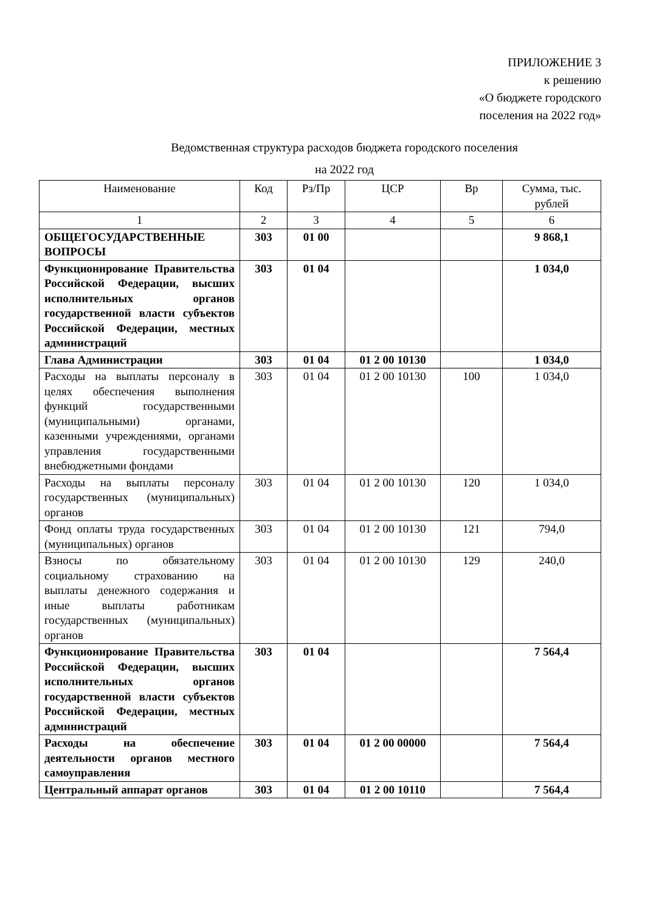ПРИЛОЖЕНИЕ 3
к решению
«О бюджете городского
поселения на 2022 год»
Ведомственная структура расходов бюджета городского поселения
на 2022 год
| Наименование | Код | Рз/Пр | ЦСР | Вр | Сумма, тыс. рублей |
| --- | --- | --- | --- | --- | --- |
| 1 | 2 | 3 | 4 | 5 | 6 |
| ОБЩЕГОСУДАРСТВЕННЫЕ ВОПРОСЫ | 303 | 01 00 | | | 9 868,1 |
| Функционирование Правительства Российской Федерации, высших исполнительных органов государственной власти субъектов Российской Федерации, местных администраций | 303 | 01 04 | | | 1 034,0 |
| Глава Администрации | 303 | 01 04 | 01 2 00 10130 | | 1 034,0 |
| Расходы на выплаты персоналу в целях обеспечения выполнения функций государственными (муниципальными) органами, казенными учреждениями, органами управления государственными внебюджетными фондами | 303 | 01 04 | 01 2 00 10130 | 100 | 1 034,0 |
| Расходы на выплаты персоналу государственных (муниципальных) органов | 303 | 01 04 | 01 2 00 10130 | 120 | 1 034,0 |
| Фонд оплаты труда государственных (муниципальных) органов | 303 | 01 04 | 01 2 00 10130 | 121 | 794,0 |
| Взносы по обязательному социальному страхованию на выплаты денежного содержания и иные выплаты работникам государственных (муниципальных) органов | 303 | 01 04 | 01 2 00 10130 | 129 | 240,0 |
| Функционирование Правительства Российской Федерации, высших исполнительных органов государственной власти субъектов Российской Федерации, местных администраций | 303 | 01 04 | | | 7 564,4 |
| Расходы на обеспечение деятельности органов местного самоуправления | 303 | 01 04 | 01 2 00 00000 | | 7 564,4 |
| Центральный аппарат органов | 303 | 01 04 | 01 2 00 10110 | | 7 564,4 |